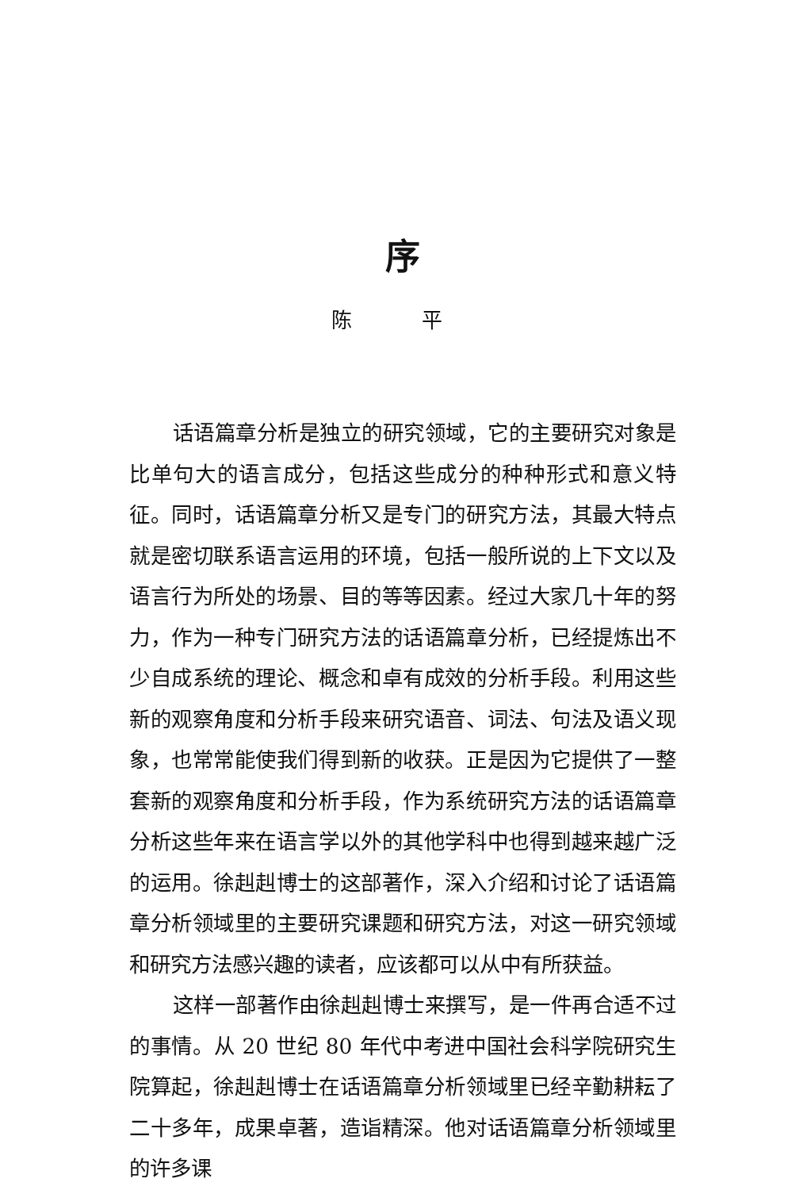序
陈 平
话语篇章分析是独立的研究领域，它的主要研究对象是比单句大的语言成分，包括这些成分的种种形式和意义特征。同时，话语篇章分析又是专门的研究方法，其最大特点就是密切联系语言运用的环境，包括一般所说的上下文以及语言行为所处的场景、目的等等因素。经过大家几十年的努力，作为一种专门研究方法的话语篇章分析，已经提炼出不少自成系统的理论、概念和卓有成效的分析手段。利用这些新的观察角度和分析手段来研究语音、词法、句法及语义现象，也常常能使我们得到新的收获。正是因为它提供了一整套新的观察角度和分析手段，作为系统研究方法的话语篇章分析这些年来在语言学以外的其他学科中也得到越来越广泛的运用。徐赳赳博士的这部著作，深入介绍和讨论了话语篇章分析领域里的主要研究课题和研究方法，对这一研究领域和研究方法感兴趣的读者，应该都可以从中有所获益。
这样一部著作由徐赳赳博士来撰写，是一件再合适不过的事情。从 20 世纪 80 年代中考进中国社会科学院研究生院算起，徐赳赳博士在话语篇章分析领域里已经辛勤耕耘了二十多年，成果卓著，造诣精深。他对话语篇章分析领域里的许多课